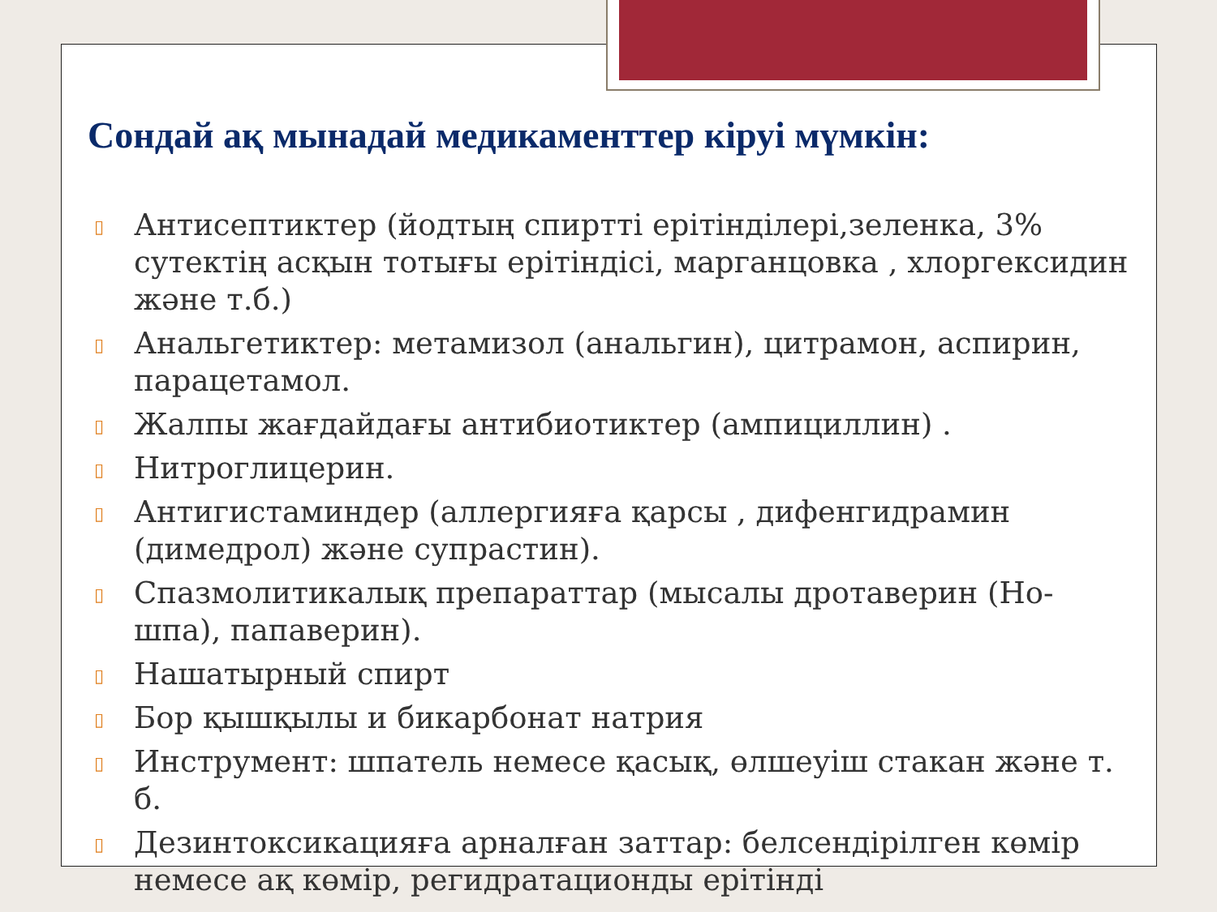Сондай ақ мынадай медикаменттер кіруі мүмкін:
▯ Антисептиктер (йодтың спиртті ерітінділері,зеленка, 3% сутектің асқын тотығы ерітіндісі, марганцовка , хлоргексидин және т.б.)
▯ Анальгетиктер: метамизол (анальгин), цитрамон, аспирин, парацетамол.
▯ Жалпы жағдайдағы антибиотиктер (ампициллин) .
▯ Нитроглицерин.
▯ Антигистаминдер (аллергияға қарсы , дифенгидрамин (димедрол) және супрастин).
▯ Спазмолитикалық препараттар (мысалы дротаверин (Но-шпа), папаверин).
▯ Нашатырный спирт
▯ Бор қышқылы и бикарбонат натрия
▯ Инструмент: шпатель немесе қасық, өлшеуіш стакан және т. б.
▯ Дезинтоксикацияға арналған заттар: белсендірілген көмір немесе ақ көмір, регидратационды ерітінді